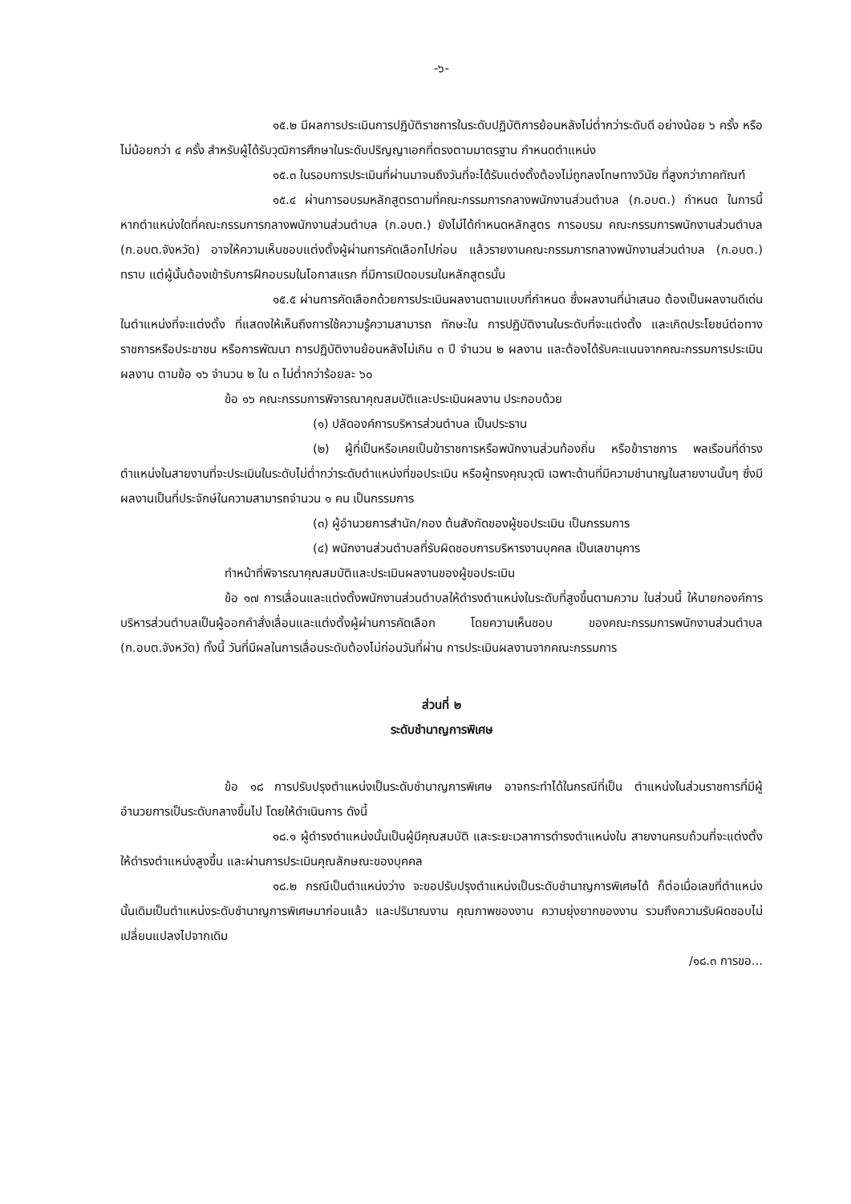-๖-
๑๕.๒ มีผลการประเมินการปฏิบัติราชการในระดับปฏิบัติการย้อนหลังไม่ต่ำกว่าระดับดี อย่างน้อย ๖ ครั้ง หรือไม่น้อยกว่า ๔ ครั้ง สำหรับผู้ได้รับวุฒิการศึกษาในระดับปริญญาเอกที่ตรงตามมาตรฐาน กำหนดตำแหน่ง
๑๕.๓ ในรอบการประเมินที่ผ่านมาจนถึงวันที่จะได้รับแต่งตั้งต้องไม่ถูกลงโทษทางวินัย ที่สูงกว่าภาคทัณฑ์
๑๕.๔ ผ่านการอบรมหลักสูตรตามที่คณะกรรมการกลางพนักงานส่วนตำบล (ก.อบต.) กำหนด ในการนี้ หากตำแหน่งใดที่คณะกรรมการกลางพนักงานส่วนตำบล (ก.อบต.) ยังไม่ได้กำหนดหลักสูตร การอบรม คณะกรรมการพนักงานส่วนตำบล (ก.อบต.จังหวัด) อาจให้ความเห็นชอบแต่งตั้งผู้ผ่านการคัดเลือกไปก่อน แล้วรายงานคณะกรรมการกลางพนักงานส่วนตำบล (ก.อบต.) ทราบ แต่ผู้นั้นต้องเข้ารับการฝึกอบรมในโอกาสแรก ที่มีการเปิดอบรมในหลักสูตรนั้น
๑๕.๕ ผ่านการคัดเลือกด้วยการประเมินผลงานตามแบบที่กำหนด ซึ่งผลงานที่นำเสนอ ต้องเป็นผลงานดีเด่นในตำแหน่งที่จะแต่งตั้ง ที่แสดงให้เห็นถึงการใช้ความรู้ความสามารถ ทักษะใน การปฏิบัติงานในระดับที่จะแต่งตั้ง และเกิดประโยชน์ต่อทางราชการหรือประชาชน หรือการพัฒนา การปฏิบัติงานย้อนหลังไม่เกิน ๓ ปี จำนวน ๒ ผลงาน และต้องได้รับคะแนนจากคณะกรรมการประเมินผลงาน ตามข้อ ๑๖ จำนวน ๒ ใน ๓ ไม่ต่ำกว่าร้อยละ ๖๐
ข้อ ๑๖ คณะกรรมการพิจารณาคุณสมบัติและประเมินผลงาน ประกอบด้วย
(๑) ปลัดองค์การบริหารส่วนตำบล เป็นประธาน
(๒) ผู้ที่เป็นหรือเคยเป็นข้าราชการหรือพนักงานส่วนท้องถิ่น หรือข้าราชการ พลเรือนที่ดำรงตำแหน่งในสายงานที่จะประเมินในระดับไม่ต่ำกว่าระดับตำแหน่งที่ขอประเมิน หรือผู้ทรงคุณวุฒิ เฉพาะด้านที่มีความชำนาญในสายงานนั้นๆ ซึ่งมีผลงานเป็นที่ประจักษ์ในความสามารถจำนวน ๑ คน เป็นกรรมการ
(๓) ผู้อำนวยการสำนัก/กอง ต้นสังกัดของผู้ขอประเมิน เป็นกรรมการ
(๔) พนักงานส่วนตำบลที่รับผิดชอบการบริหารงานบุคคล เป็นเลขานุการ
ทำหน้าที่พิจารณาคุณสมบัติและประเมินผลงานของผู้ขอประเมิน
ข้อ ๑๗ การเลื่อนและแต่งตั้งพนักงานส่วนตำบลให้ดำรงตำแหน่งในระดับที่สูงขึ้นตามความ ในส่วนนี้ ให้นายกองค์การบริหารส่วนตำบลเป็นผู้ออกคำสั่งเลื่อนและแต่งตั้งผู้ผ่านการคัดเลือก โดยความเห็นชอบ ของคณะกรรมการพนักงานส่วนตำบล (ก.อบต.จังหวัด) ทั้งนี้ วันที่มีผลในการเลื่อนระดับต้องไม่ก่อนวันที่ผ่าน การประเมินผลงานจากคณะกรรมการ
ส่วนที่ ๒
ระดับชำนาญการพิเศษ
ข้อ ๑๘ การปรับปรุงตำแหน่งเป็นระดับชำนาญการพิเศษ อาจกระทำได้ในกรณีที่เป็น ตำแหน่งในส่วนราชการที่มีผู้อำนวยการเป็นระดับกลางขึ้นไป โดยให้ดำเนินการ ดังนี้
๑๘.๑ ผู้ดำรงตำแหน่งนั้นเป็นผู้มีคุณสมบัติ และระยะเวลาการดำรงตำแหน่งใน สายงานครบถ้วนที่จะแต่งตั้งให้ดำรงตำแหน่งสูงขึ้น และผ่านการประเมินคุณลักษณะของบุคคล
๑๘.๒ กรณีเป็นตำแหน่งว่าง จะขอปรับปรุงตำแหน่งเป็นระดับชำนาญการพิเศษได้ ก็ต่อเมื่อเลขที่ตำแหน่งนั้นเดิมเป็นตำแหน่งระดับชำนาญการพิเศษมาก่อนแล้ว และปริมาณงาน คุณภาพของงาน ความยุ่งยากของงาน รวมถึงความรับผิดชอบไม่เปลี่ยนแปลงไปจากเดิม
/๑๘.๓ การขอ...